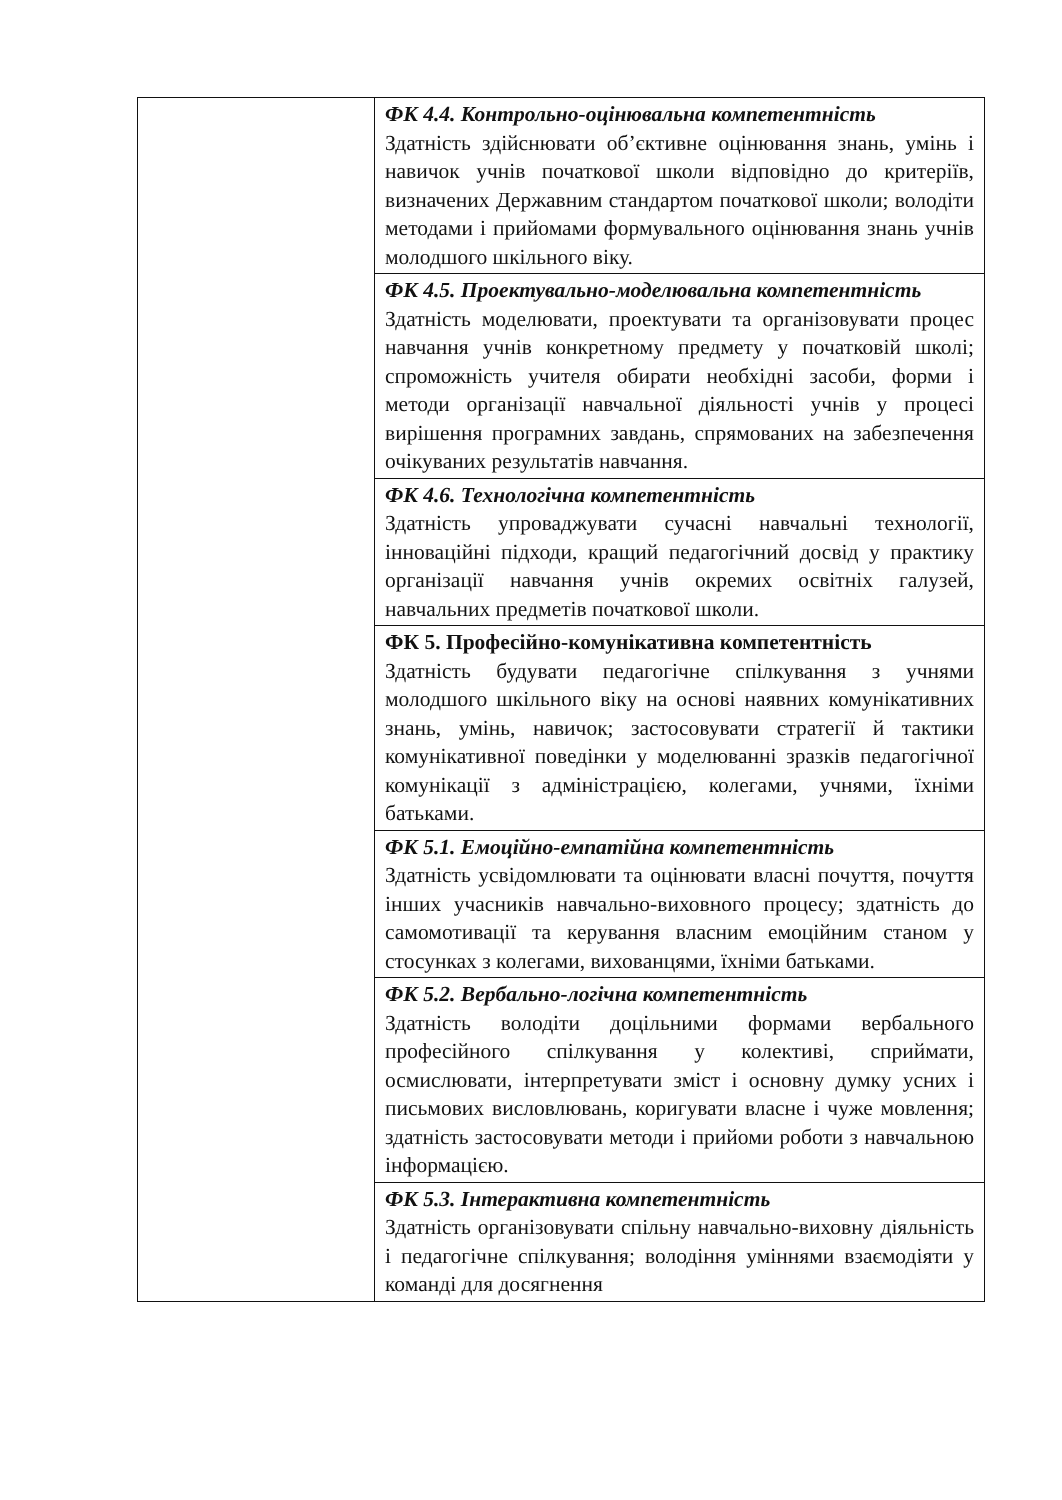| | ФК 4.4. Контрольно-оцінювальна компетентність Здатність здійснювати об’єктивне оцінювання знань, умінь і навичок учнів початкової школи відповідно до критеріїв, визначених Державним стандартом початкової школи; володіти методами і прийомами формувального оцінювання знань учнів молодшого шкільного віку. |
| | ФК 4.5. Проектувально-моделювальна компетентність Здатність моделювати, проектувати та організовувати процес навчання учнів конкретному предмету у початковій школі; спроможність учителя обирати необхідні засоби, форми і методи організації навчальної діяльності учнів у процесі вирішення програмних завдань, спрямованих на забезпечення очікуваних результатів навчання. |
| | ФК 4.6. Технологічна компетентність Здатність упроваджувати сучасні навчальні технології, інноваційні підходи, кращий педагогічний досвід у практику організації навчання учнів окремих освітніх галузей, навчальних предметів початкової школи. |
| | ФК 5. Професійно-комунікативна компетентність Здатність будувати педагогічне спілкування з учнями молодшого шкільного віку на основі наявних комунікативних знань, умінь, навичок; застосовувати стратегії й тактики комунікативної поведінки у моделюванні зразків педагогічної комунікації з адміністрацією, колегами, учнями, їхніми батьками. |
| | ФК 5.1. Емоційно-емпатійна компетентність Здатність усвідомлювати та оцінювати власні почуття, почуття інших учасників навчально-виховного процесу; здатність до самомотивації та керування власним емоційним станом у стосунках з колегами, вихованцями, їхніми батьками. |
| | ФК 5.2. Вербально-логічна компетентність Здатність володіти доцільними формами вербального професійного спілкування у колективі, сприймати, осмислювати, інтерпретувати зміст і основну думку усних і письмових висловлювань, коригувати власне і чуже мовлення; здатність застосовувати методи і прийоми роботи з навчальною інформацією. |
| | ФК 5.3. Інтерактивна компетентність Здатність організовувати спільну навчально-виховну діяльність і педагогічне спілкування; володіння уміннями взаємодіяти у команді для досягнення |